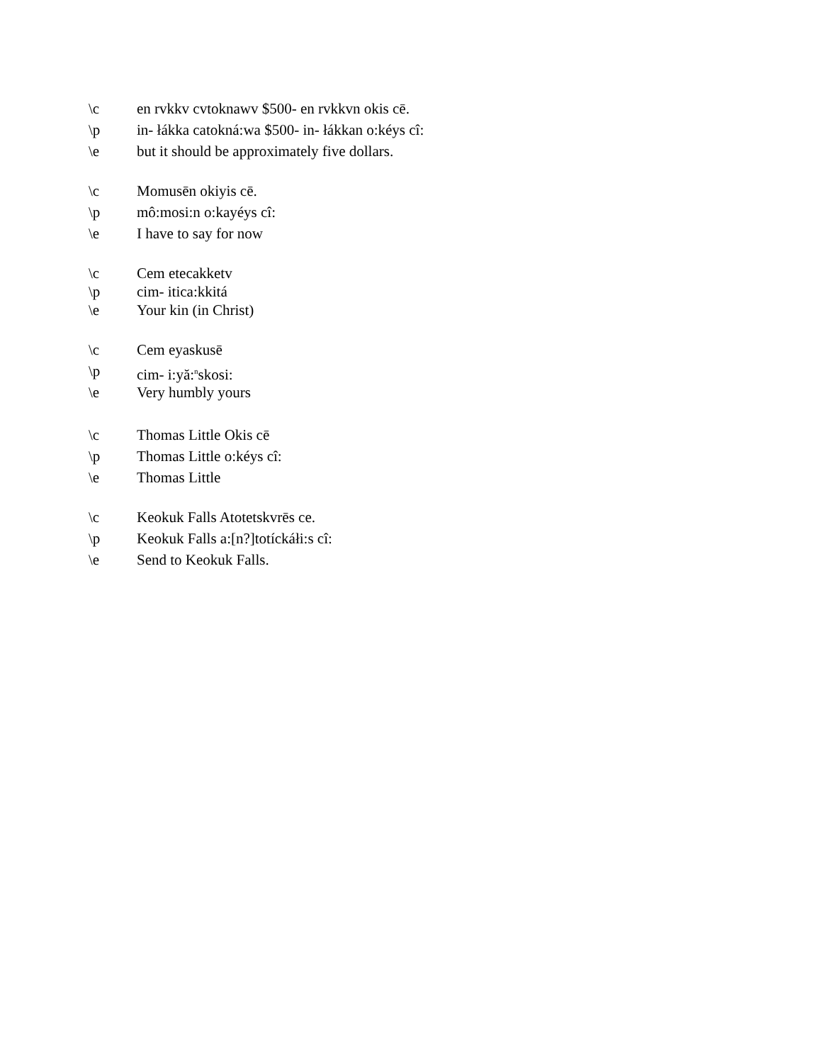\c en rvkkv cvtoknawv $500- en rvkkvn okis cē.
\p in- łákka catokná:wa $500- in- łákkan o:kéys cî:
\e but it should be approximately five dollars.
\c Momusēn okiyis cē.
\p mô:mosi:n o:kayéys cî:
\e I have to say for now
\c Cem etecakketv
\p cim- itica:kkitá
\e Your kin (in Christ)
\c Cem eyaskusē
\p cim- i:yă:<sup>n</sup>skosi:
\e Very humbly yours
\c Thomas Little Okis cē
\p Thomas Little o:kéys cî:
\e Thomas Little
\c Keokuk Falls Atotetskvrēs ce.
\p Keokuk Falls a:[n?]totíckáłi:s cî:
\e Send to Keokuk Falls.